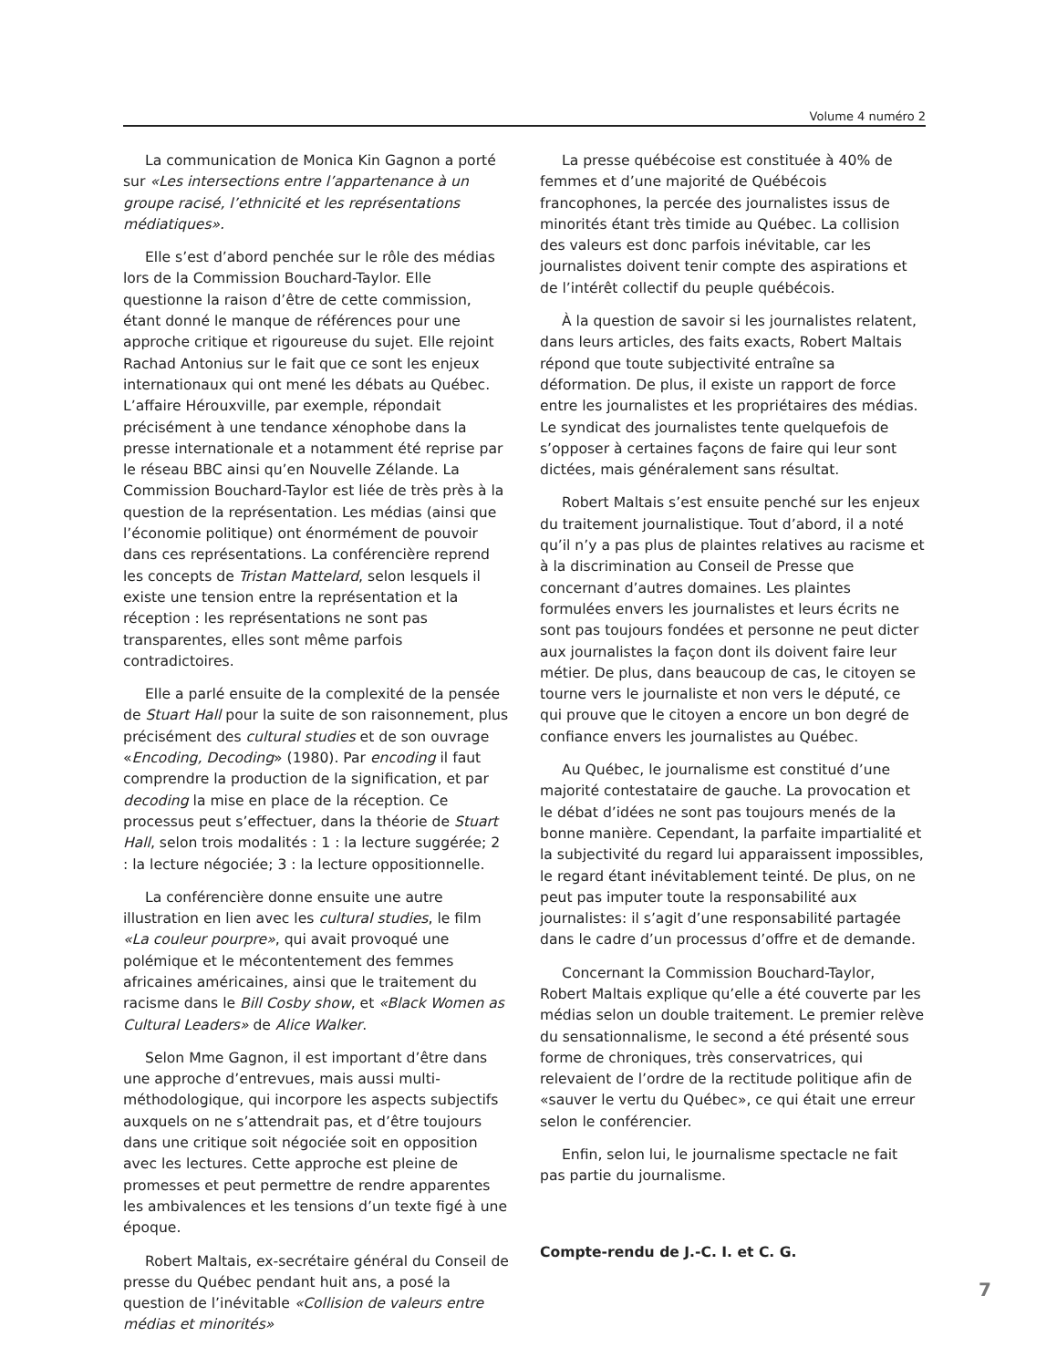Volume 4 numéro 2
La communication de Monica Kin Gagnon a porté sur «Les intersections entre l’appartenance à un groupe racisé, l’ethnicité et les représentations médiatiques».
Elle s’est d’abord penchée sur le rôle des médias lors de la Commission Bouchard-Taylor. Elle questionne la raison d’être de cette commission, étant donné le manque de références pour une approche critique et rigoureuse du sujet. Elle rejoint Rachad Antonius sur le fait que ce sont les enjeux internationaux qui ont mené les débats au Québec. L’affaire Hérouxville, par exemple, répondait précisément à une tendance xénophobe dans la presse internationale et a notamment été reprise par le réseau BBC ainsi qu’en Nouvelle Zélande. La Commission Bouchard-Taylor est liée de très près à la question de la représentation. Les médias (ainsi que l’économie politique) ont énormément de pouvoir dans ces représentations. La conférencière reprend les concepts de Tristan Mattelard, selon lesquels il existe une tension entre la représentation et la réception : les représentations ne sont pas transparentes, elles sont même parfois contradictoires.
Elle a parlé ensuite de la complexité de la pensée de Stuart Hall pour la suite de son raisonnement, plus précisément des cultural studies et de son ouvrage «Encoding, Decoding» (1980). Par encoding il faut comprendre la production de la signification, et par decoding la mise en place de la réception. Ce processus peut s’effectuer, dans la théorie de Stuart Hall, selon trois modalités : 1 : la lecture suggérée; 2 : la lecture négociée; 3 : la lecture oppositionnelle.
La conférencière donne ensuite une autre illustration en lien avec les cultural studies, le film «La couleur pourpre», qui avait provoqué une polémique et le mécontentement des femmes africaines américaines, ainsi que le traitement du racisme dans le Bill Cosby show, et «Black Women as Cultural Leaders» de Alice Walker.
Selon Mme Gagnon, il est important d’être dans une approche d’entrevues, mais aussi multi-méthodologique, qui incorpore les aspects subjectifs auxquels on ne s’attendrait pas, et d’être toujours dans une critique soit négociée soit en opposition avec les lectures. Cette approche est pleine de promesses et peut permettre de rendre apparentes les ambivalences et les tensions d’un texte figé à une époque.
Robert Maltais, ex-secrétaire général du Conseil de presse du Québec pendant huit ans, a posé la question de l’inévitable «Collision de valeurs entre médias et minorités»
La presse québécoise est constituée à 40% de femmes et d’une majorité de Québécois francophones, la percée des journalistes issus de minorités étant très timide au Québec. La collision des valeurs est donc parfois inévitable, car les journalistes doivent tenir compte des aspirations et de l’intérêt collectif du peuple québécois.
À la question de savoir si les journalistes relatent, dans leurs articles, des faits exacts, Robert Maltais répond que toute subjectivité entraîne sa déformation. De plus, il existe un rapport de force entre les journalistes et les propriétaires des médias. Le syndicat des journalistes tente quelquefois de s’opposer à certaines façons de faire qui leur sont dictées, mais généralement sans résultat.
Robert Maltais s’est ensuite penché sur les enjeux du traitement journalistique. Tout d’abord, il a noté qu’il n’y a pas plus de plaintes relatives au racisme et à la discrimination au Conseil de Presse que concernant d’autres domaines. Les plaintes formulées envers les journalistes et leurs écrits ne sont pas toujours fondées et personne ne peut dicter aux journalistes la façon dont ils doivent faire leur métier. De plus, dans beaucoup de cas, le citoyen se tourne vers le journaliste et non vers le député, ce qui prouve que le citoyen a encore un bon degré de confiance envers les journalistes au Québec.
Au Québec, le journalisme est constitué d’une majorité contestataire de gauche. La provocation et le débat d’idées ne sont pas toujours menés de la bonne manière. Cependant, la parfaite impartialité et la subjectivité du regard lui apparaissent impossibles, le regard étant inévitablement teinté. De plus, on ne peut pas imputer toute la responsabilité aux journalistes: il s’agit d’une responsabilité partagée dans le cadre d’un processus d’offre et de demande.
Concernant la Commission Bouchard-Taylor, Robert Maltais explique qu’elle a été couverte par les médias selon un double traitement. Le premier relève du sensationnalisme, le second a été présenté sous forme de chroniques, très conservatrices, qui relevaient de l’ordre de la rectitude politique afin de «sauver le vertu du Québec», ce qui était une erreur selon le conférencier.
Enfin, selon lui, le journalisme spectacle ne fait pas partie du journalisme.
Compte-rendu de J.-C. I. et C. G.
7